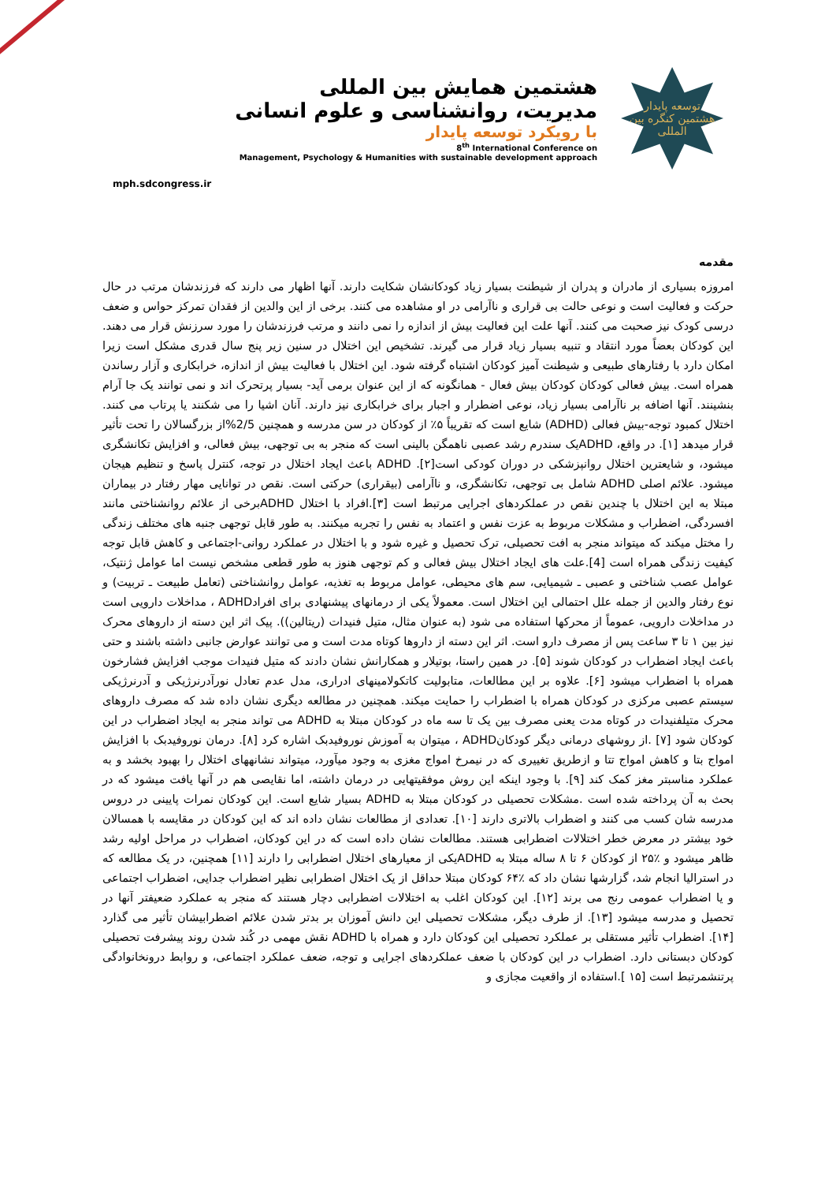mph.sdcongress.ir
هشتمین همایش بین المللی
مدیریت، روانشناسی و علوم انسانی
با رویکرد توسعه پایدار
8<sup>th</sup> International Conference on
Management, Psychology & Humanities with sustainable development approach
توسعه پایدار
هشتمین کنگره بین المللی
مقدمه
امروزه بسیاری از مادران و پدران از شیطنت بسیار زیاد کودکانشان شکایت دارند. آنها اظهار می دارند که فرزندشان مرتب در حال حرکت و فعالیت است و نوعی حالت بی قراری و ناآرامی در او مشاهده می کنند. برخی از این والدین از فقدان تمرکز حواس و ضعف درسی کودک نیز صحبت می کنند. آنها علت این فعالیت بیش از اندازه را نمی دانند و مرتب فرزندشان را مورد سرزنش قرار می دهند. این کودکان بعضاً مورد انتقاد و تنبیه بسیار زیاد قرار می گیرند. تشخیص این اختلال در سنین زیر پنج سال قدری مشکل است زیرا امکان دارد با رفتارهای طبیعی و شیطنت آمیز کودکان اشتباه گرفته شود. این اختلال با فعالیت بیش از اندازه، خرابکاری و آزار رساندن همراه است. بیش فعالی کودکان کودکان بیش فعال - همانگونه که از این عنوان برمی آید- بسیار پرتحرک اند و نمی توانند یک جا آرام بنشینند. آنها اضافه بر ناآرامی بسیار زیاد، نوعی اضطرار و اجبار برای خرابکاری نیز دارند. آنان اشیا را می شکنند یا پرتاب می کنند. اختلال کمبود توجه-بیش فعالی (ADHD) شایع است که تقریباً ۵٪ از کودکان در سن مدرسه و همچنین 2/5%از بزرگسالان را تحت تأثیر قرار میدهد [۱]. در واقع، ADHDیک سندرم رشد عصبی ناهمگن بالینی است که منجر به بی توجهی، بیش فعالی، و افزایش تکانشگری میشود، و شایعترین اختلال روانپزشکی در دوران کودکی است[۲]. ADHD باعث ایجاد اختلال در توجه، کنترل پاسخ و تنظیم هیجان میشود. علائم اصلی ADHD شامل بی توجهی، تکانشگری، و ناآرامی (بیقراری) حرکتی است. نقص در توانایی مهار رفتار در بیماران مبتلا به این اختلال با چندین نقص در عملکردهای اجرایی مرتبط است [۳].افراد با اختلال ADHDبرخی از علائم روانشناختی مانند افسردگی، اضطراب و مشکلات مربوط به عزت نفس و اعتماد به نفس را تجربه میکنند. به طور قابل توجهی جنبه های مختلف زندگی را مختل میکند که میتواند منجر به افت تحصیلی، ترک تحصیل و غیره شود و با اختلال در عملکرد روانی-اجتماعی و کاهش قابل توجه کیفیت زندگی همراه است [4].علت های ایجاد اختلال بیش فعالی و کم توجهی هنوز به طور قطعی مشخص نیست اما عوامل ژنتیک، عوامل عصب شناختی و عصبی ـ شیمیایی، سم های محیطی، عوامل مربوط به تغذیه، عوامل روانشناختی (تعامل طبیعت ـ تربیت) و نوع رفتار والدین از جمله علل احتمالی این اختلال است. معمولاً یکی از درمانهای پیشنهادی برای افرادADHD ، مداخلات دارویی است در مداخلات دارویی، عموماً از محرکها استفاده می شود (به عنوان مثال، متیل فنیدات (ریتالین)). پیک اثر این دسته از داروهای محرک نیز بین ۱ تا ۳ ساعت پس از مصرف دارو است. اثر این دسته از داروها کوتاه مدت است و می توانند عوارض جانبی داشته باشند و حتی باعث ایجاد اضطراب در کودکان شوند [۵]. در همین راستا، بوتیلار و همکارانش نشان دادند که متیل فنیدات موجب افزایش فشارخون همراه با اضطراب میشود [۶]. علاوه بر این مطالعات، متابولیت کاتکولامینهای ادراری، مدل عدم تعادل نورآدرنرژیکی و آدرنرژیکی سیستم عصبی مرکزی در کودکان همراه با اضطراب را حمایت میکند. همچنین در مطالعه دیگری نشان داده شد که مصرف داروهای محرک متیلفنیدات در کوتاه مدت یعنی مصرف بین یک تا سه ماه در کودکان مبتلا به ADHD می تواند منجر به ایجاد اضطراب در این کودکان شود [۷] .از روشهای درمانی دیگر کودکانADHD ، میتوان به آموزش نوروفیدبک اشاره کرد [۸]. درمان نوروفیدبک با افزایش امواج بتا و کاهش امواج تتا و ازطریق تغییری که در نیمرخ امواج مغزی به وجود میآورد، میتواند نشانههای اختلال را بهبود بخشد و به عملکرد مناسبتر مغز کمک کند [۹]. با وجود اینکه این روش موفقیتهایی در درمان داشته، اما نقایصی هم در آنها یافت میشود که در بحث به آن پرداخته شده است .مشکلات تحصیلی در کودکان مبتلا به ADHD بسیار شایع است. این کودکان نمرات پایینی در دروس مدرسه شان کسب می کنند و اضطراب بالاتری دارند [۱۰]. تعدادی از مطالعات نشان داده اند که این کودکان در مقایسه با همسالان خود بیشتر در معرض خطر اختلالات اضطرابی هستند. مطالعات نشان داده است که در این کودکان، اضطراب در مراحل اولیه رشد ظاهر میشود و ٪۲۵ از کودکان ۶ تا ۸ ساله مبتلا به ADHDیکی از معیارهای اختلال اضطرابی را دارند [۱۱] همچنین، در یک مطالعه که در استرالیا انجام شد، گزارشها نشان داد که ٪۶۴ کودکان مبتلا حداقل از یک اختلال اضطرابی نظیر اضطراب جدایی، اضطراب اجتماعی و یا اضطراب عمومی رنج می برند [۱۲]. این کودکان اغلب به اختلالات اضطرابی دچار هستند که منجر به عملکرد ضعیفتر آنها در تحصیل و مدرسه میشود [۱۳]. از طرف دیگر، مشکلات تحصیلی این دانش آموزان بر بدتر شدن علائم اضطرابیشان تأثیر می گذارد [۱۴]. اضطراب تأثیر مستقلی بر عملکرد تحصیلی این کودکان دارد و همراه با ADHD نقش مهمی در کُند شدن روند پیشرفت تحصیلی کودکان دبستانی دارد. اضطراب در این کودکان با ضعف عملکردهای اجرایی و توجه، ضعف عملکرد اجتماعی، و روابط درونخانوادگی پرتنشمرتبط است [۱۵ ].استفاده از واقعیت مجازی و